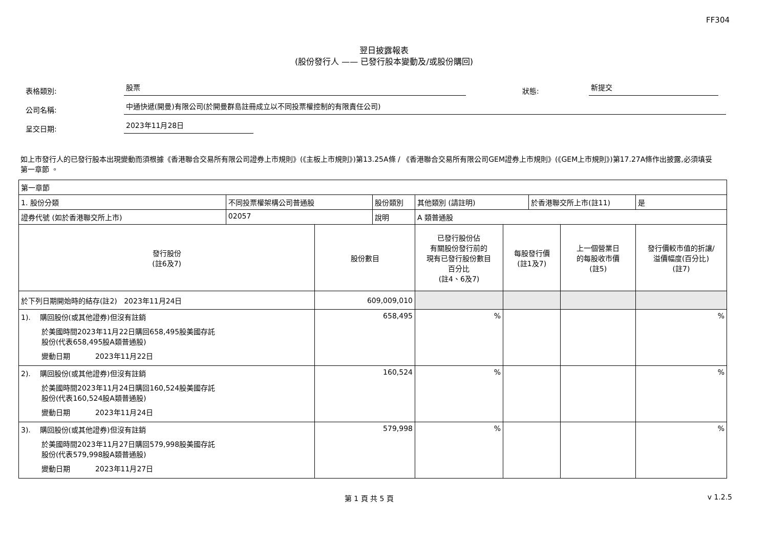FF304
翌日披露報表
(股份發行人 —— 已發行股本變動及/或股份購回)
表格類別:
股票
狀態:
新提交
公司名稱:
中通快遞(開曼)有限公司(於開曼群島註冊成立以不同投票權控制的有限責任公司)
呈交日期:
2023年11月28日
如上市發行人的已發行股本出現變動而須根據《香港聯合交易所有限公司證券上市規則》(《主板上市規則》)第13.25A條 / 《香港聯合交易所有限公司GEM證券上市規則》(《GEM上市規則》)第17.27A條作出披露,必須填妥第一章節 。
| 第一章節 | | | | | | | | |
| 1. 股份分類 | 不同投票權架構公司普通股 | | 股份類別 | 其他類別 (請註明) | | 於香港聯交所上市(註11) | | 是 |
| 證券代號 (如於香港聯交所上市) | 02057 | | 說明 | A 類普通股 | | | | |
| 發行股份 (註6及7) | | 股份數目 | | 已發行股份佔 有關股份發行前的 現有已發行股份數目 百分比 (註4、6及7) | 每股發行價 (註1及7) | | 上一個營業日 的每股收市價 (註5) | 發行價較市值的折讓/ 溢價幅度(百分比) (註7) |
| 於下列日期開始時的結存(註2) 2023年11月24日 | | 609,009,010 | | | | | | |
| 1). 購回股份(或其他證券)但沒有註銷 於美國時間2023年11月22日購回658,495股美國存託 股份(代表658,495股A類普通股) 變動日期 2023年11月22日 | | 658,495 | | % | | | | % |
| 2). 購回股份(或其他證券)但沒有註銷 於美國時間2023年11月24日購回160,524股美國存託 股份(代表160,524股A類普通股) 變動日期 2023年11月24日 | | 160,524 | | % | | | | % |
| 3). 購回股份(或其他證券)但沒有註銷 於美國時間2023年11月27日購回579,998股美國存託 股份(代表579,998股A類普通股) 變動日期 2023年11月27日 | | 579,998 | | % | | | | % |
第 1 頁 共 5 頁 v 1.2.5